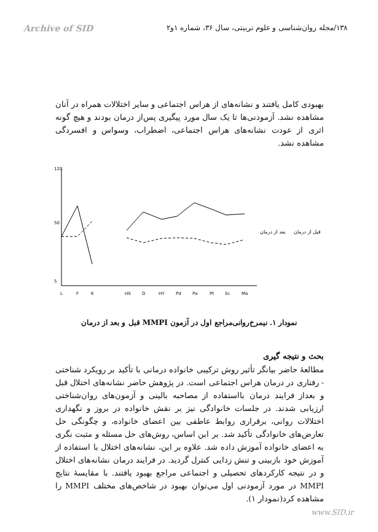Archive of SID ۱۳۸/مجله روان‌شناسی و علوم تربیتی، سال ۳۶، شماره ۱و۲
بهبودی کامل یافتند و نشانه‌های از هراس اجتماعی و سایر اختلالات همراه در آنان مشاهده نشد. آزمودنی‌ها تا یک سال مورد پیگیری پس‌از درمان بودند و هیچ گونه اثری از عودت نشانه‌های هراس اجتماعی، اضطراب، وسواس و افسردگی مشاهده نشد.
120
50
5
L
F
K
HS
D
HY
Pd
Pa
Pt
Sc
Ma
بعد از درمان
قبل از درمان
نمودار ۱. نیمرخ‌روانی‌مراجع اول در آزمون MMPI قبل و بعد از درمان
بحث و نتیجه گیری
مطالعهٔ حاضر بیانگر تأثیر روش ترکیبی خانواده درمانی با تأکید بر رویکرد شناختی - رفتاری در درمان هراس اجتماعی است. در پژوهش حاضر نشانه‌های اختلال قبل و بعداز فرایند درمان بااستفاده از مصاحبه بالینی و آزمون‌های روان‌شناختی ارزیابی شدند. در جلسات خانوادگی نیز بر نقش خانواده در بروز و نگهداری اختلالات روانی، برقراری روابط عاطفی بین اعضای خانواده، و چگونگی حل تعارض‌های خانوادگی تأکید شد. بر این اساس، روش‌های حل مسئله و مثبت نگری به اعضای خانواده آموزش داده شد. علاوه بر این، نشانه‌های اختلال با استفاده از آموزش خود بازبینی و تنش زدایی کنترل گردید. در فرایند درمان نشانه‌های اختلال و در نتیجه کارکردهای تحصیلی و اجتماعی مراجع بهبود یافتند. با مقایسهٔ نتایج MMPI در مورد آزمودنی اول می‌توان بهبود در شاخص‌های مختلف MMPI را مشاهده کرد(نمودار ۱).
www.SID.ir